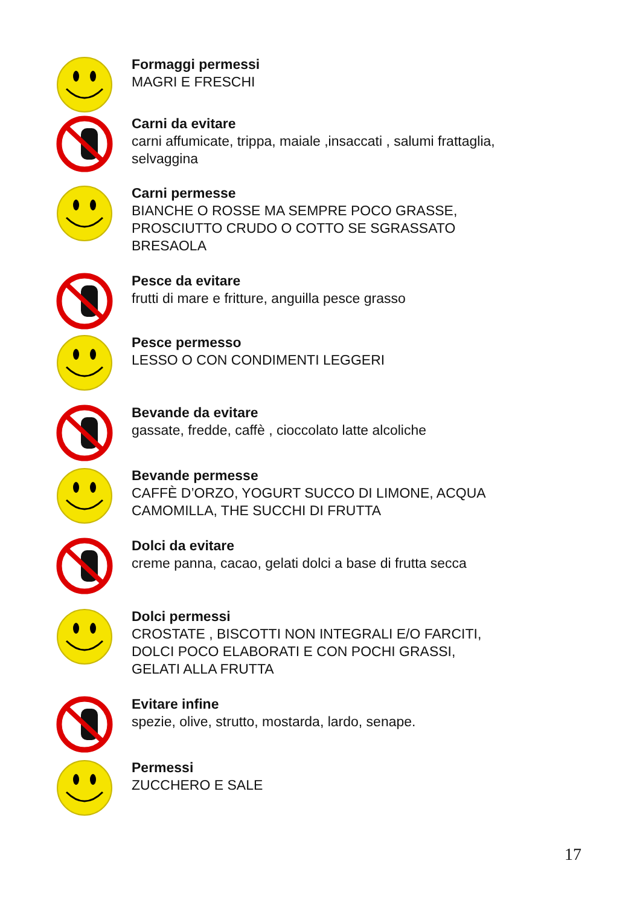Formaggi permessi
MAGRI E FRESCHI
Carni da evitare
carni affumicate, trippa, maiale ,insaccati , salumi frattaglia, selvaggina
Carni permesse
BIANCHE O ROSSE MA SEMPRE POCO GRASSE, PROSCIUTTO CRUDO O COTTO SE SGRASSATO BRESAOLA
Pesce da evitare
frutti di mare e fritture, anguilla pesce grasso
Pesce permesso
LESSO O CON CONDIMENTI LEGGERI
Bevande da evitare
gassate, fredde, caffè , cioccolato latte alcoliche
Bevande permesse
CAFFÈ D’ORZO, YOGURT SUCCO DI LIMONE, ACQUA CAMOMILLA, THE SUCCHI DI FRUTTA
Dolci da evitare
creme panna, cacao, gelati dolci a base di frutta secca
Dolci permessi
CROSTATE , BISCOTTI NON INTEGRALI E/O FARCITI, DOLCI POCO ELABORATI E CON POCHI GRASSI, GELATI ALLA FRUTTA
Evitare infine
spezie, olive, strutto, mostarda, lardo, senape.
Permessi
ZUCCHERO E SALE
17